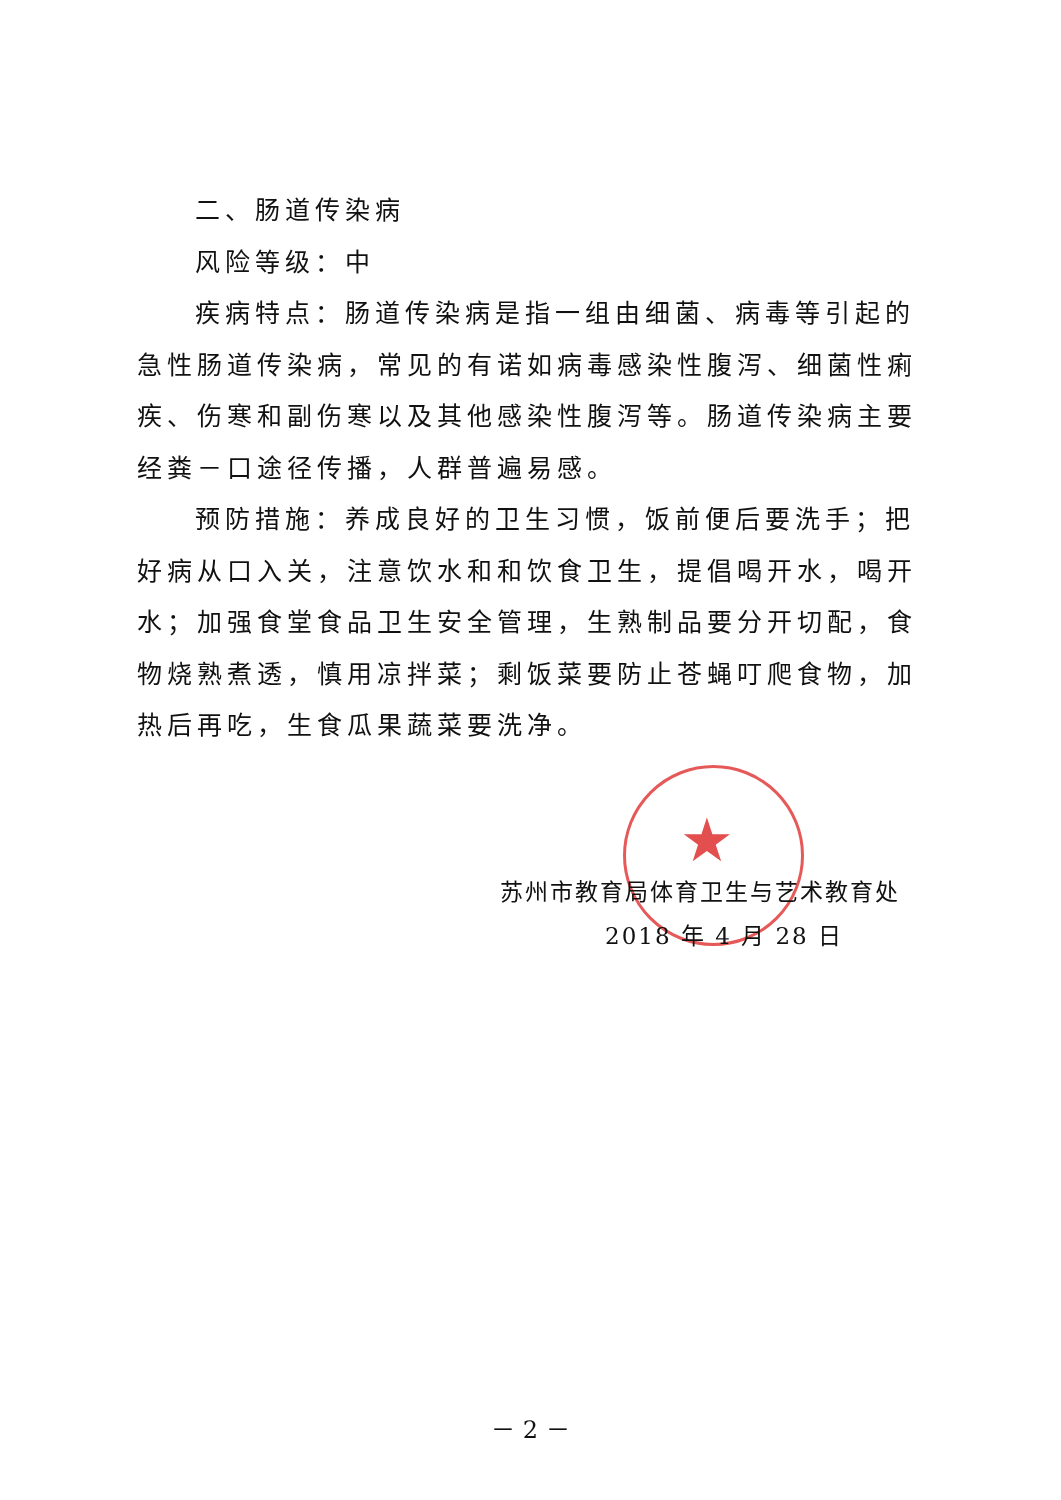二、肠道传染病
风险等级：中
疾病特点：肠道传染病是指一组由细菌、病毒等引起的急性肠道传染病，常见的有诺如病毒感染性腹泻、细菌性痢疾、伤寒和副伤寒以及其他感染性腹泻等。肠道传染病主要经粪－口途径传播，人群普遍易感。
预防措施：养成良好的卫生习惯，饭前便后要洗手；把好病从口入关，注意饮水和和饮食卫生，提倡喝开水，喝开水；加强食堂食品卫生安全管理，生熟制品要分开切配，食物烧熟煮透，慎用凉拌菜；剩饭菜要防止苍蝇叮爬食物，加热后再吃，生食瓜果蔬菜要洗净。
★
苏州市教育局体育卫生与艺术教育处
2018 年 4 月 28 日
－ 2 －